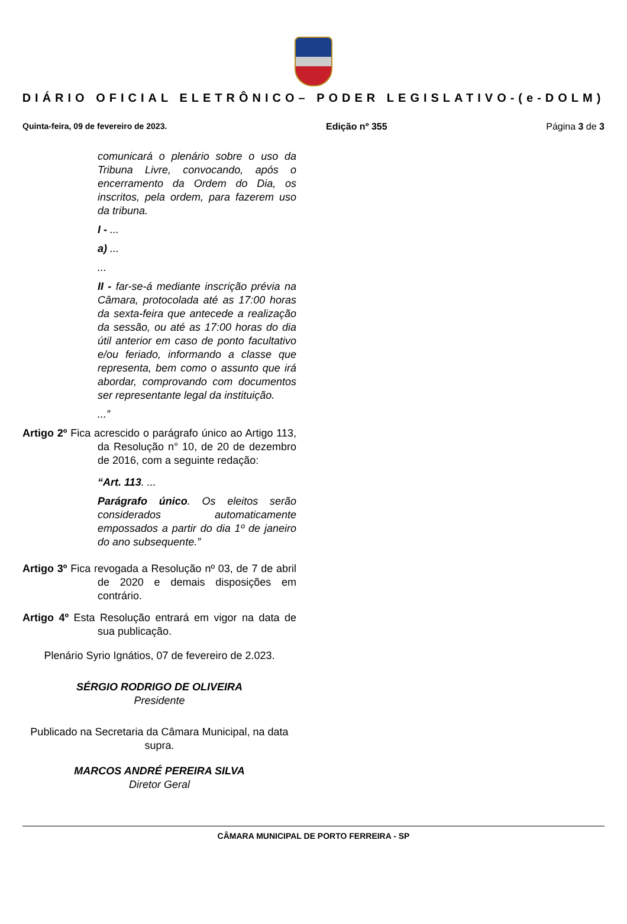DIÁRIO OFICIAL ELETRÔNICO– PODER LEGISLATIVO-(e-DOLM)
Quinta-feira, 09 de fevereiro de 2023. Edição nº 355 Página 3 de 3
comunicará o plenário sobre o uso da Tribuna Livre, convocando, após o encerramento da Ordem do Dia, os inscritos, pela ordem, para fazerem uso da tribuna.
I - ...
a) ...
...
II - far-se-á mediante inscrição prévia na Câmara, protocolada até as 17:00 horas da sexta-feira que antecede a realização da sessão, ou até as 17:00 horas do dia útil anterior em caso de ponto facultativo e/ou feriado, informando a classe que representa, bem como o assunto que irá abordar, comprovando com documentos ser representante legal da instituição.
...”
Artigo 2º Fica acrescido o parágrafo único ao Artigo 113, da Resolução n° 10, de 20 de dezembro de 2016, com a seguinte redação:
“Art. 113. ...
Parágrafo único. Os eleitos serão considerados automaticamente empossados a partir do dia 1º de janeiro do ano subsequente.”
Artigo 3º Fica revogada a Resolução nº 03, de 7 de abril de 2020 e demais disposições em contrário.
Artigo 4º Esta Resolução entrará em vigor na data de sua publicação.
Plenário Syrio Ignátios, 07 de fevereiro de 2.023.
SÉRGIO RODRIGO DE OLIVEIRA
Presidente
Publicado na Secretaria da Câmara Municipal, na data supra.
MARCOS ANDRÉ PEREIRA SILVA
Diretor Geral
CÂMARA MUNICIPAL DE PORTO FERREIRA - SP